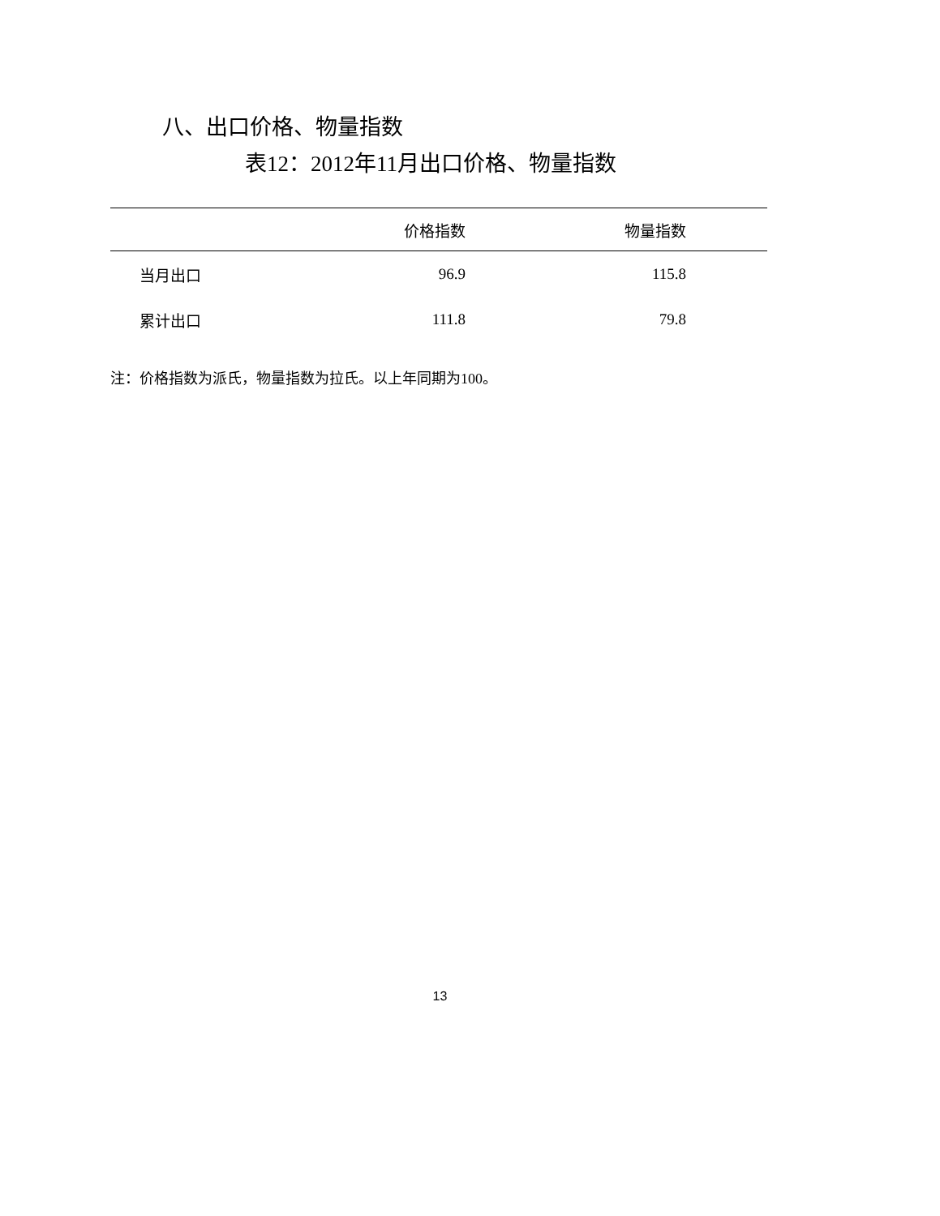八、出口价格、物量指数
表12：2012年11月出口价格、物量指数
| | 价格指数 | 物量指数 | |
| --- | --- | --- | --- |
| 当月出口 | 96.9 | 115.8 | |
| 累计出口 | 111.8 | 79.8 | |
注：价格指数为派氏，物量指数为拉氏。以上年同期为100。
13